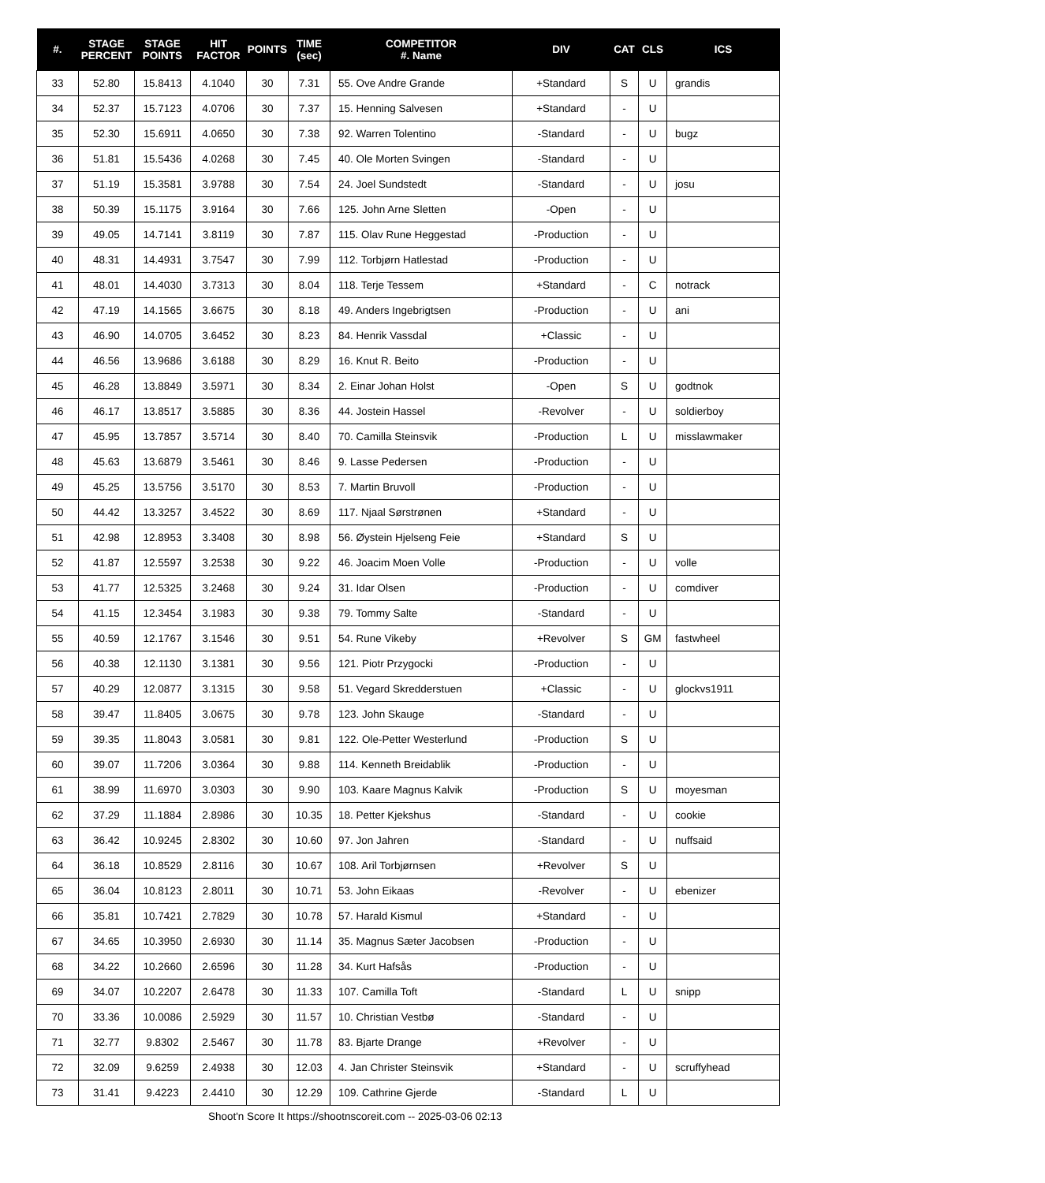| #. | STAGE PERCENT | STAGE POINTS | HIT FACTOR | POINTS | TIME (sec) | COMPETITOR #. Name | DIV | CAT | CLS | ICS |
| --- | --- | --- | --- | --- | --- | --- | --- | --- | --- | --- |
| 33 | 52.80 | 15.8413 | 4.1040 | 30 | 7.31 | 55. Ove Andre Grande | +Standard | S | U | grandis |
| 34 | 52.37 | 15.7123 | 4.0706 | 30 | 7.37 | 15. Henning Salvesen | +Standard | - | U | |
| 35 | 52.30 | 15.6911 | 4.0650 | 30 | 7.38 | 92. Warren Tolentino | -Standard | - | U | bugz |
| 36 | 51.81 | 15.5436 | 4.0268 | 30 | 7.45 | 40. Ole Morten Svingen | -Standard | - | U | |
| 37 | 51.19 | 15.3581 | 3.9788 | 30 | 7.54 | 24. Joel Sundstedt | -Standard | - | U | josu |
| 38 | 50.39 | 15.1175 | 3.9164 | 30 | 7.66 | 125. John Arne Sletten | -Open | - | U | |
| 39 | 49.05 | 14.7141 | 3.8119 | 30 | 7.87 | 115. Olav Rune Heggestad | -Production | - | U | |
| 40 | 48.31 | 14.4931 | 3.7547 | 30 | 7.99 | 112. Torbjørn Hatlestad | -Production | - | U | |
| 41 | 48.01 | 14.4030 | 3.7313 | 30 | 8.04 | 118. Terje Tessem | +Standard | - | C | notrack |
| 42 | 47.19 | 14.1565 | 3.6675 | 30 | 8.18 | 49. Anders Ingebrigtsen | -Production | - | U | ani |
| 43 | 46.90 | 14.0705 | 3.6452 | 30 | 8.23 | 84. Henrik Vassdal | +Classic | - | U | |
| 44 | 46.56 | 13.9686 | 3.6188 | 30 | 8.29 | 16. Knut R. Beito | -Production | - | U | |
| 45 | 46.28 | 13.8849 | 3.5971 | 30 | 8.34 | 2. Einar Johan Holst | -Open | S | U | godtnok |
| 46 | 46.17 | 13.8517 | 3.5885 | 30 | 8.36 | 44. Jostein Hassel | -Revolver | - | U | soldierboy |
| 47 | 45.95 | 13.7857 | 3.5714 | 30 | 8.40 | 70. Camilla Steinsvik | -Production | L | U | misslawmaker |
| 48 | 45.63 | 13.6879 | 3.5461 | 30 | 8.46 | 9. Lasse Pedersen | -Production | - | U | |
| 49 | 45.25 | 13.5756 | 3.5170 | 30 | 8.53 | 7. Martin Bruvoll | -Production | - | U | |
| 50 | 44.42 | 13.3257 | 3.4522 | 30 | 8.69 | 117. Njaal Sørstrønen | +Standard | - | U | |
| 51 | 42.98 | 12.8953 | 3.3408 | 30 | 8.98 | 56. Øystein Hjelseng Feie | +Standard | S | U | |
| 52 | 41.87 | 12.5597 | 3.2538 | 30 | 9.22 | 46. Joacim Moen Volle | -Production | - | U | volle |
| 53 | 41.77 | 12.5325 | 3.2468 | 30 | 9.24 | 31. Idar Olsen | -Production | - | U | comdiver |
| 54 | 41.15 | 12.3454 | 3.1983 | 30 | 9.38 | 79. Tommy Salte | -Standard | - | U | |
| 55 | 40.59 | 12.1767 | 3.1546 | 30 | 9.51 | 54. Rune Vikeby | +Revolver | S | GM | fastwheel |
| 56 | 40.38 | 12.1130 | 3.1381 | 30 | 9.56 | 121. Piotr Przygocki | -Production | - | U | |
| 57 | 40.29 | 12.0877 | 3.1315 | 30 | 9.58 | 51. Vegard Skredderstuen | +Classic | - | U | glockvs1911 |
| 58 | 39.47 | 11.8405 | 3.0675 | 30 | 9.78 | 123. John Skauge | -Standard | - | U | |
| 59 | 39.35 | 11.8043 | 3.0581 | 30 | 9.81 | 122. Ole-Petter Westerlund | -Production | S | U | |
| 60 | 39.07 | 11.7206 | 3.0364 | 30 | 9.88 | 114. Kenneth Breidablik | -Production | - | U | |
| 61 | 38.99 | 11.6970 | 3.0303 | 30 | 9.90 | 103. Kaare Magnus Kalvik | -Production | S | U | moyesman |
| 62 | 37.29 | 11.1884 | 2.8986 | 30 | 10.35 | 18. Petter Kjekshus | -Standard | - | U | cookie |
| 63 | 36.42 | 10.9245 | 2.8302 | 30 | 10.60 | 97. Jon Jahren | -Standard | - | U | nuffsaid |
| 64 | 36.18 | 10.8529 | 2.8116 | 30 | 10.67 | 108. Aril Torbjørnsen | +Revolver | S | U | |
| 65 | 36.04 | 10.8123 | 2.8011 | 30 | 10.71 | 53. John Eikaas | -Revolver | - | U | ebenizer |
| 66 | 35.81 | 10.7421 | 2.7829 | 30 | 10.78 | 57. Harald Kismul | +Standard | - | U | |
| 67 | 34.65 | 10.3950 | 2.6930 | 30 | 11.14 | 35. Magnus Sæter Jacobsen | -Production | - | U | |
| 68 | 34.22 | 10.2660 | 2.6596 | 30 | 11.28 | 34. Kurt Hafsås | -Production | - | U | |
| 69 | 34.07 | 10.2207 | 2.6478 | 30 | 11.33 | 107. Camilla Toft | -Standard | L | U | snipp |
| 70 | 33.36 | 10.0086 | 2.5929 | 30 | 11.57 | 10. Christian Vestbø | -Standard | - | U | |
| 71 | 32.77 | 9.8302 | 2.5467 | 30 | 11.78 | 83. Bjarte Drange | +Revolver | - | U | |
| 72 | 32.09 | 9.6259 | 2.4938 | 30 | 12.03 | 4. Jan Christer Steinsvik | +Standard | - | U | scruffyhead |
| 73 | 31.41 | 9.4223 | 2.4410 | 30 | 12.29 | 109. Cathrine Gjerde | -Standard | L | U | |
Shoot'n Score It https://shootnscoreit.com -- 2025-03-06 02:13